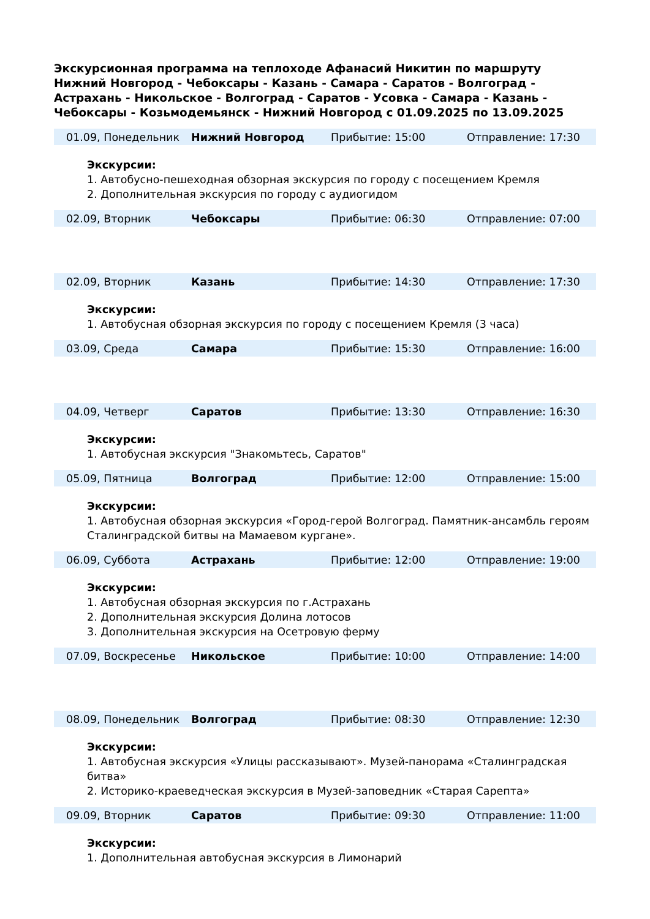Экскурсионная программа на теплоходе Афанасий Никитин по маршруту Нижний Новгород - Чебоксары - Казань - Самара - Саратов - Волгоград - Астрахань - Никольское - Волгоград - Саратов - Усовка - Самара - Казань - Чебоксары - Козьмодемьянск - Нижний Новгород с 01.09.2025 по 13.09.2025
| 01.09, Понедельник | Нижний Новгород | Прибытие: 15:00 | Отправление: 17:30 |
Экскурсии:
1. Автобусно-пешеходная обзорная экскурсия по городу с посещением Кремля
2. Дополнительная экскурсия по городу с аудиогидом
| 02.09, Вторник | Чебоксары | Прибытие: 06:30 | Отправление: 07:00 |
| 02.09, Вторник | Казань | Прибытие: 14:30 | Отправление: 17:30 |
Экскурсии:
1. Автобусная обзорная экскурсия по городу с посещением Кремля (3 часа)
| 03.09, Среда | Самара | Прибытие: 15:30 | Отправление: 16:00 |
| 04.09, Четверг | Саратов | Прибытие: 13:30 | Отправление: 16:30 |
Экскурсии:
1. Автобусная экскурсия "Знакомьтесь, Саратов"
| 05.09, Пятница | Волгоград | Прибытие: 12:00 | Отправление: 15:00 |
Экскурсии:
1. Автобусная обзорная экскурсия «Город-герой Волгоград. Памятник-ансамбль героям Сталинградской битвы на Мамаевом кургане».
| 06.09, Суббота | Астрахань | Прибытие: 12:00 | Отправление: 19:00 |
Экскурсии:
1. Автобусная обзорная экскурсия по г.Астрахань
2. Дополнительная экскурсия Долина лотосов
3. Дополнительная экскурсия на Осетровую ферму
| 07.09, Воскресенье | Никольское | Прибытие: 10:00 | Отправление: 14:00 |
| 08.09, Понедельник | Волгоград | Прибытие: 08:30 | Отправление: 12:30 |
Экскурсии:
1. Автобусная экскурсия «Улицы рассказывают». Музей-панорама «Сталинградская битва»
2. Историко-краеведческая экскурсия в Музей-заповедник «Старая Сарепта»
| 09.09, Вторник | Саратов | Прибытие: 09:30 | Отправление: 11:00 |
Экскурсии:
1. Дополнительная автобусная экскурсия в Лимонарий